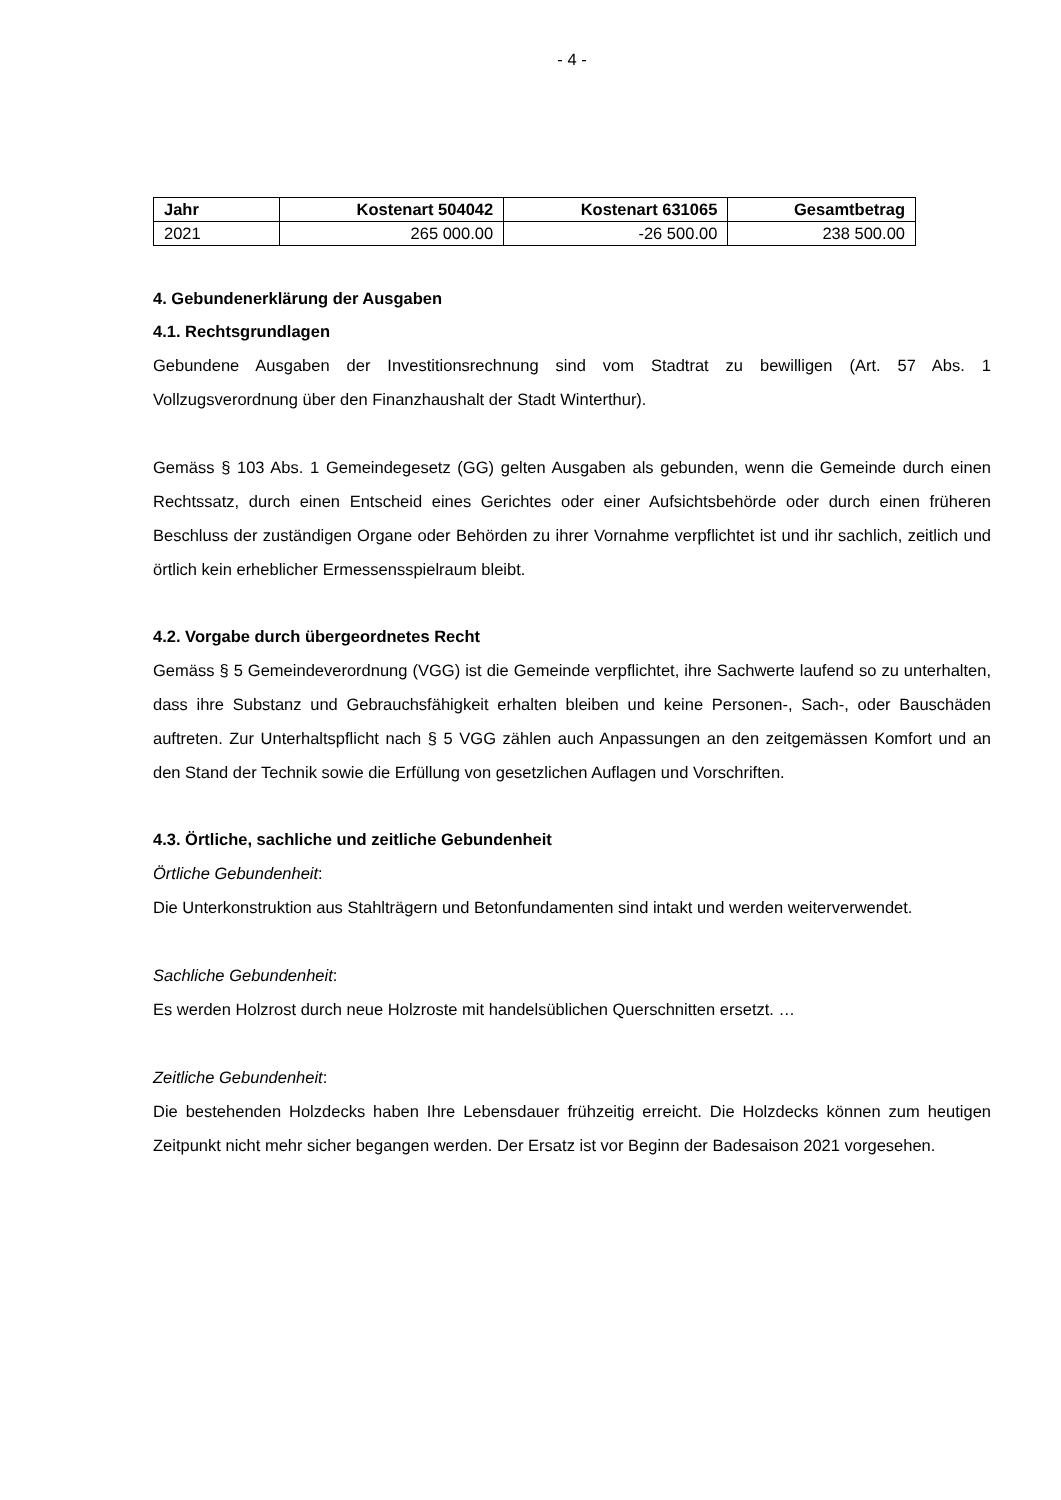- 4 -
| Jahr | Kostenart 504042 | Kostenart 631065 | Gesamtbetrag |
| --- | --- | --- | --- |
| 2021 | 265 000.00 | -26 500.00 | 238 500.00 |
4. Gebundenerklärung der Ausgaben
4.1. Rechtsgrundlagen
Gebundene Ausgaben der Investitionsrechnung sind vom Stadtrat zu bewilligen (Art. 57 Abs. 1 Vollzugsverordnung über den Finanzhaushalt der Stadt Winterthur).
Gemäss § 103 Abs. 1 Gemeindegesetz (GG) gelten Ausgaben als gebunden, wenn die Gemeinde durch einen Rechtssatz, durch einen Entscheid eines Gerichtes oder einer Aufsichtsbehörde oder durch einen früheren Beschluss der zuständigen Organe oder Behörden zu ihrer Vornahme verpflichtet ist und ihr sachlich, zeitlich und örtlich kein erheblicher Ermessensspielraum bleibt.
4.2. Vorgabe durch übergeordnetes Recht
Gemäss § 5 Gemeindeverordnung (VGG) ist die Gemeinde verpflichtet, ihre Sachwerte laufend so zu unterhalten, dass ihre Substanz und Gebrauchsfähigkeit erhalten bleiben und keine Personen-, Sach-, oder Bauschäden auftreten. Zur Unterhaltspflicht nach § 5 VGG zählen auch Anpassungen an den zeitgemässen Komfort und an den Stand der Technik sowie die Erfüllung von gesetzlichen Auflagen und Vorschriften.
4.3. Örtliche, sachliche und zeitliche Gebundenheit
Örtliche Gebundenheit:
Die Unterkonstruktion aus Stahlträgern und Betonfundamenten sind intakt und werden weiterverwendet.
Sachliche Gebundenheit:
Es werden Holzrost durch neue Holzroste mit handelsüblichen Querschnitten ersetzt. …
Zeitliche Gebundenheit:
Die bestehenden Holzdecks haben Ihre Lebensdauer frühzeitig erreicht. Die Holzdecks können zum heutigen Zeitpunkt nicht mehr sicher begangen werden. Der Ersatz ist vor Beginn der Badesaison 2021 vorgesehen.